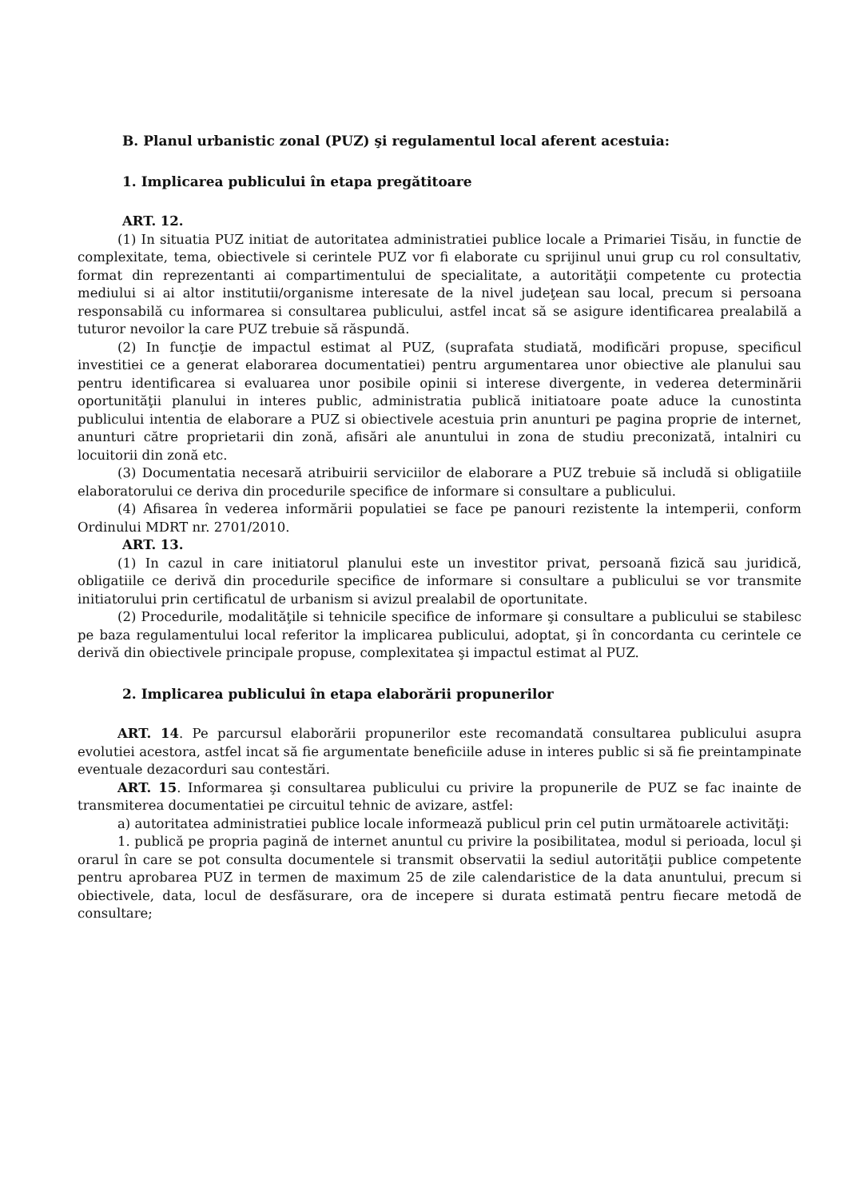B. Planul urbanistic zonal (PUZ) şi regulamentul local aferent acestuia:
1. Implicarea publicului în etapa pregătitoare
ART. 12.
(1) In situatia PUZ initiat de autoritatea administratiei publice locale a Primariei Tisău, in functie de complexitate, tema, obiectivele si cerintele PUZ vor fi elaborate cu sprijinul unui grup cu rol consultativ, format din reprezentanti ai compartimentului de specialitate, a autorităţii competente cu protectia mediului si ai altor institutii/organisme interesate de la nivel judeţean sau local, precum si persoana responsabilă cu informarea si consultarea publicului, astfel incat să se asigure identificarea prealabilă a tuturor nevoilor la care PUZ trebuie să răspundă.
(2) In funcţie de impactul estimat al PUZ, (suprafata studiată, modificări propuse, specificul investitiei ce a generat elaborarea documentatiei) pentru argumentarea unor obiective ale planului sau pentru identificarea si evaluarea unor posibile opinii si interese divergente, in vederea determinării oportunităţii planului in interes public, administratia publică initiatoare poate aduce la cunostinta publicului intentia de elaborare a PUZ si obiectivele acestuia prin anunturi pe pagina proprie de internet, anunturi către proprietarii din zonă, afisări ale anuntului in zona de studiu preconizată, intalniri cu locuitorii din zonă etc.
(3) Documentatia necesară atribuirii serviciilor de elaborare a PUZ trebuie să includă si obligatiile elaboratorului ce deriva din procedurile specifice de informare si consultare a publicului.
(4) Afisarea în vederea informării populatiei se face pe panouri rezistente la intemperii, conform Ordinului MDRT nr. 2701/2010.
ART. 13.
(1) In cazul in care initiatorul planului este un investitor privat, persoană fizică sau juridică, obligatiile ce derivă din procedurile specifice de informare si consultare a publicului se vor transmite initiatorului prin certificatul de urbanism si avizul prealabil de oportunitate.
(2) Procedurile, modalităţile si tehnicile specifice de informare şi consultare a publicului se stabilesc pe baza regulamentului local referitor la implicarea publicului, adoptat, şi în concordanta cu cerintele ce derivă din obiectivele principale propuse, complexitatea şi impactul estimat al PUZ.
2. Implicarea publicului în etapa elaborării propunerilor
ART. 14. Pe parcursul elaborării propunerilor este recomandată consultarea publicului asupra evolutiei acestora, astfel incat să fie argumentate beneficiile aduse in interes public si să fie preintampinate eventuale dezacorduri sau contestări.
ART. 15. Informarea şi consultarea publicului cu privire la propunerile de PUZ se fac inainte de transmiterea documentatiei pe circuitul tehnic de avizare, astfel:
a) autoritatea administratiei publice locale informează publicul prin cel putin următoarele activităţi:
1. publică pe propria pagină de internet anuntul cu privire la posibilitatea, modul si perioada, locul şi orarul în care se pot consulta documentele si transmit observatii la sediul autorităţii publice competente pentru aprobarea PUZ in termen de maximum 25 de zile calendaristice de la data anuntului, precum si obiectivele, data, locul de desfăsurare, ora de incepere si durata estimată pentru fiecare metodă de consultare;